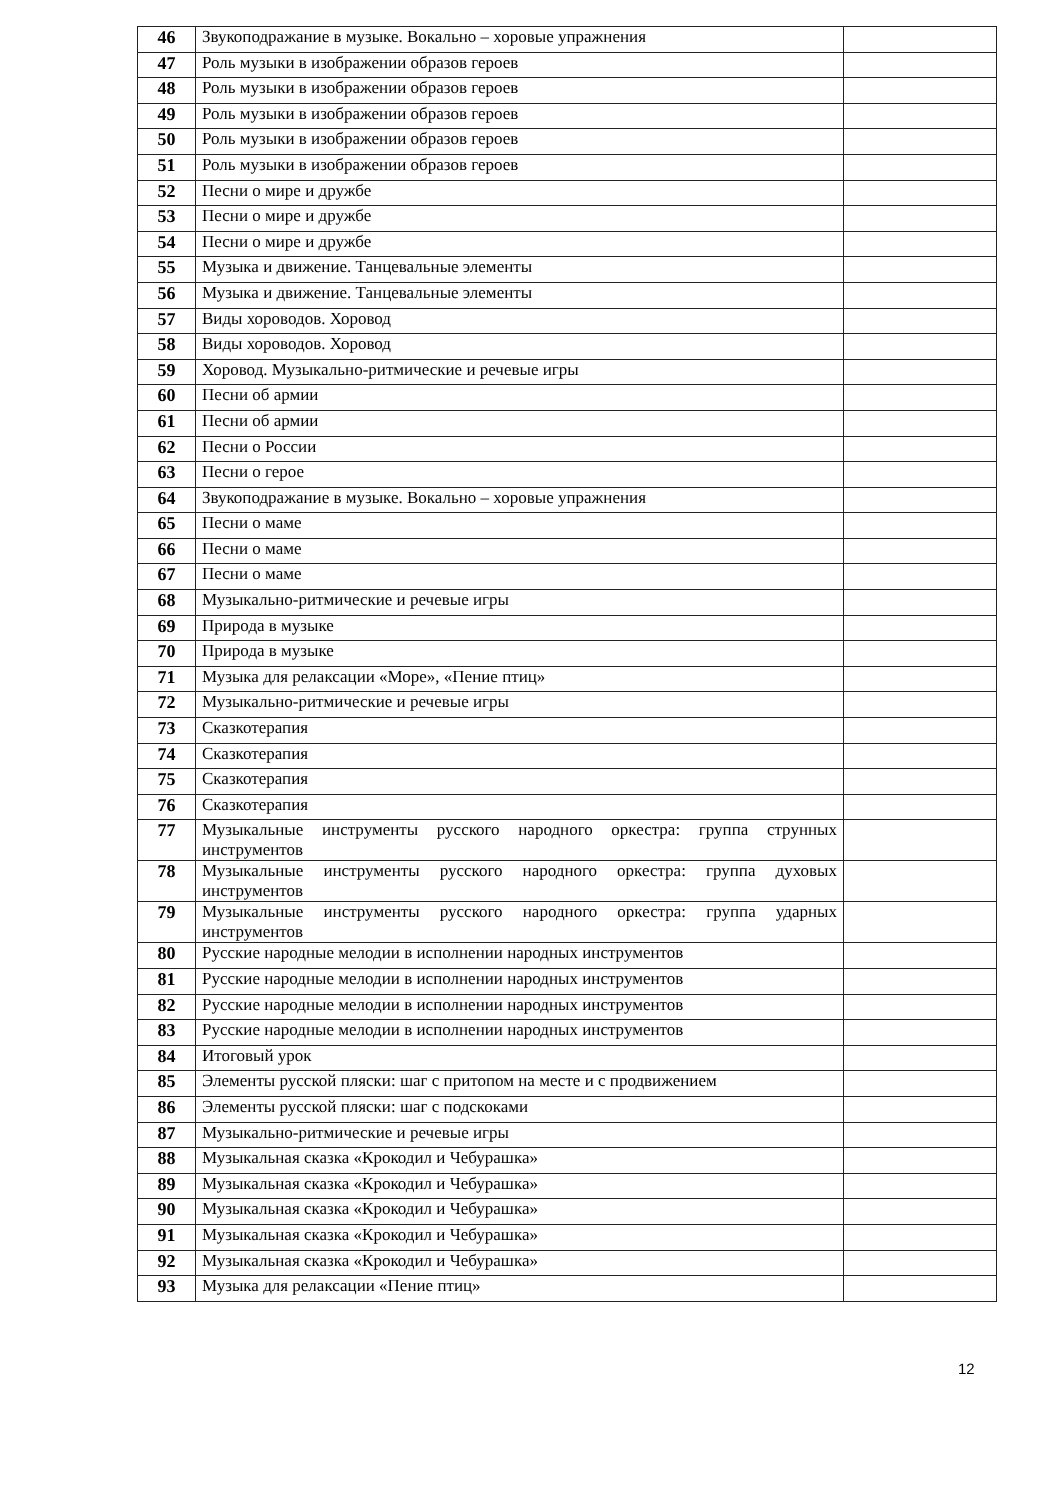| 46 | Звукоподражание в музыке. Вокально – хоровые упражнения | |
| 47 | Роль музыки в изображении образов героев | |
| 48 | Роль музыки в изображении образов героев | |
| 49 | Роль музыки в изображении образов героев | |
| 50 | Роль музыки в изображении образов героев | |
| 51 | Роль музыки в изображении образов героев | |
| 52 | Песни о мире и дружбе | |
| 53 | Песни о мире и дружбе | |
| 54 | Песни о мире и дружбе | |
| 55 | Музыка и движение. Танцевальные элементы | |
| 56 | Музыка и движение. Танцевальные элементы | |
| 57 | Виды хороводов. Хоровод | |
| 58 | Виды хороводов. Хоровод | |
| 59 | Хоровод. Музыкально-ритмические и речевые игры | |
| 60 | Песни об армии | |
| 61 | Песни об армии | |
| 62 | Песни о России | |
| 63 | Песни о герое | |
| 64 | Звукоподражание в музыке. Вокально – хоровые упражнения | |
| 65 | Песни о маме | |
| 66 | Песни о маме | |
| 67 | Песни о маме | |
| 68 | Музыкально-ритмические и речевые игры | |
| 69 | Природа в музыке | |
| 70 | Природа в музыке | |
| 71 | Музыка для релаксации «Море», «Пение птиц» | |
| 72 | Музыкально-ритмические и речевые игры | |
| 73 | Сказкотерапия | |
| 74 | Сказкотерапия | |
| 75 | Сказкотерапия | |
| 76 | Сказкотерапия | |
| 77 | Музыкальные инструменты русского народного оркестра: группа струнных инструментов | |
| 78 | Музыкальные инструменты русского народного оркестра: группа духовых инструментов | |
| 79 | Музыкальные инструменты русского народного оркестра: группа ударных инструментов | |
| 80 | Русские народные мелодии в исполнении народных инструментов | |
| 81 | Русские народные мелодии в исполнении народных инструментов | |
| 82 | Русские народные мелодии в исполнении народных инструментов | |
| 83 | Русские народные мелодии в исполнении народных инструментов | |
| 84 | Итоговый урок | |
| 85 | Элементы русской пляски: шаг с притопом на месте и с продвижением | |
| 86 | Элементы русской пляски: шаг с подскоками | |
| 87 | Музыкально-ритмические и речевые игры | |
| 88 | Музыкальная сказка «Крокодил и Чебурашка» | |
| 89 | Музыкальная сказка «Крокодил и Чебурашка» | |
| 90 | Музыкальная сказка «Крокодил и Чебурашка» | |
| 91 | Музыкальная сказка «Крокодил и Чебурашка» | |
| 92 | Музыкальная сказка «Крокодил и Чебурашка» | |
| 93 | Музыка для релаксации «Пение птиц» | |
12